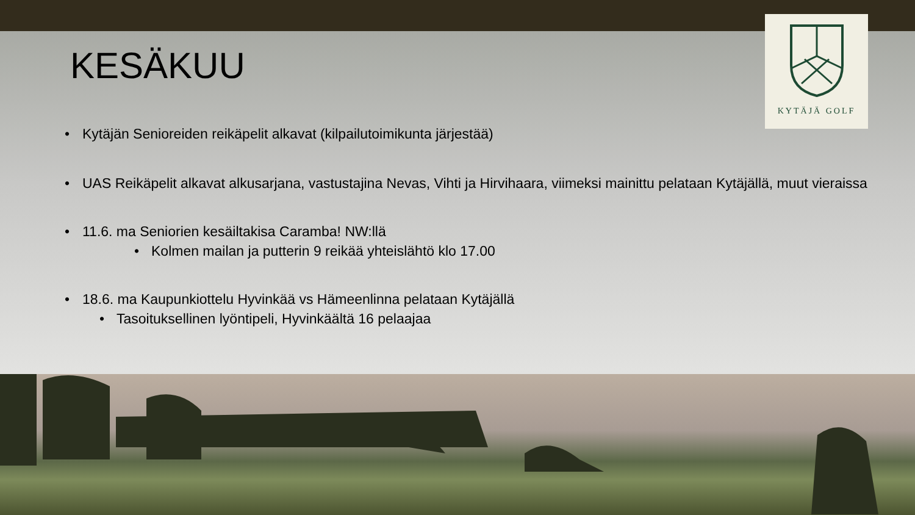KYTÄJÄ GOLF
KESÄKUU
Kytäjän Senioreiden reikäpelit alkavat (kilpailutoimikunta järjestää)
UAS Reikäpelit alkavat alkusarjana, vastustajina Nevas, Vihti ja Hirvihaara, viimeksi mainittu pelataan Kytäjällä, muut vieraissa
11.6. ma Seniorien kesäiltakisa Caramba! NW:llä
Kolmen mailan ja putterin 9 reikää yhteislähtö klo 17.00
18.6. ma Kaupunkiottelu Hyvinkää vs Hämeenlinna pelataan Kytäjällä
Tasoituksellinen lyöntipeli, Hyvinkäältä 16 pelaajaa